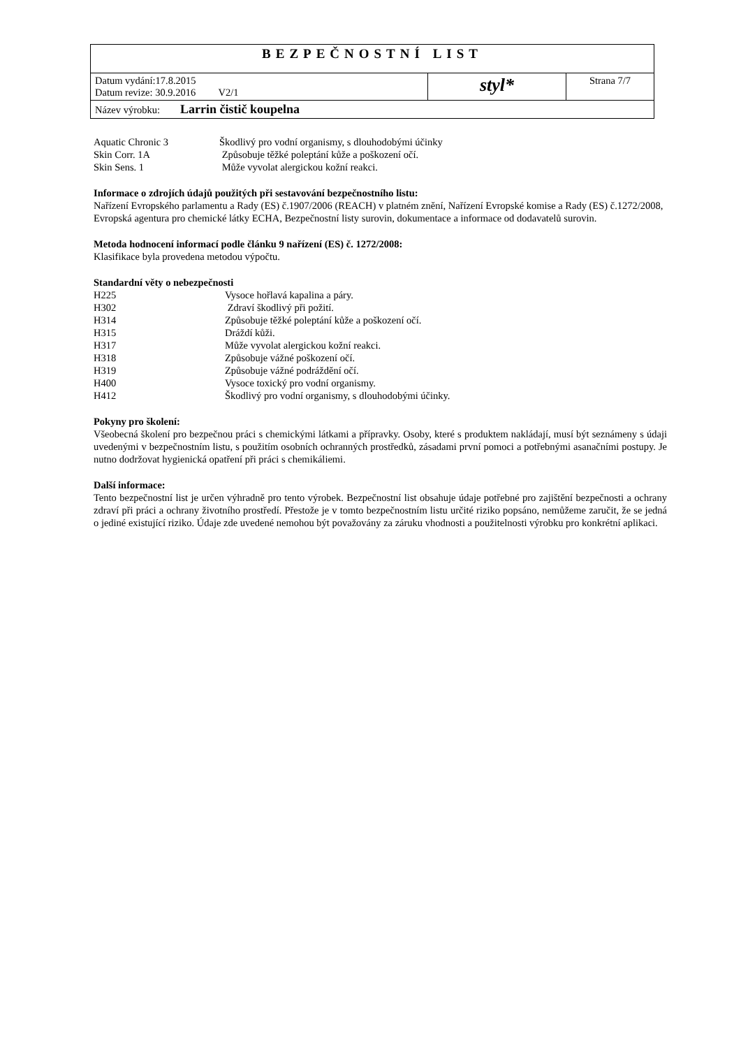| BEZPEČNOSTNÍ LIST | | |
| Datum vydání:17.8.2015 Datum revize: 30.9.2016 V2/1 | styl* | Strana 7/7 |
| Název výrobku: Larrin čistič koupelna | | |
| Aquatic Chronic 3 | Škodlivý pro vodní organismy, s dlouhodobými účinky |
| Skin Corr. 1A | Způsobuje těžké poleptání kůže a poškození očí. |
| Skin Sens. 1 | Může vyvolat alergickou kožní reakci. |
Informace o zdrojích údajů použitých při sestavování bezpečnostního listu:
Nařízení Evropského parlamentu a Rady (ES) č.1907/2006 (REACH) v platném znění, Nařízení Evropské komise a Rady (ES) č.1272/2008, Evropská agentura pro chemické látky ECHA, Bezpečnostní listy surovin, dokumentace a informace od dodavatelů surovin.
Metoda hodnocení informací podle článku 9 nařízení (ES) č. 1272/2008:
Klasifikace byla provedena metodou výpočtu.
Standardní věty o nebezpečnosti
| H225 | Vysoce hořlavá kapalina a páry. |
| H302 | Zdraví škodlivý při požití. |
| H314 | Způsobuje těžké poleptání kůže a poškození očí. |
| H315 | Dráždí kůži. |
| H317 | Může vyvolat alergickou kožní reakci. |
| H318 | Způsobuje vážné poškození očí. |
| H319 | Způsobuje vážné podráždění očí. |
| H400 | Vysoce toxický pro vodní organismy. |
| H412 | Škodlivý pro vodní organismy, s dlouhodobými účinky. |
Pokyny pro školení:
Všeobecná školení pro bezpečnou práci s chemickými látkami a přípravky. Osoby, které s produktem nakládají, musí být seznámeny s údaji uvedenými v bezpečnostním listu, s použitím osobních ochranných prostředků, zásadami první pomoci a potřebnými asanačními postupy. Je nutno dodržovat hygienická opatření při práci s chemikáliemi.
Další informace:
Tento bezpečnostní list je určen výhradně pro tento výrobek. Bezpečnostní list obsahuje údaje potřebné pro zajištění bezpečnosti a ochrany zdraví při práci a ochrany životního prostředí. Přestože je v tomto bezpečnostním listu určité riziko popsáno, nemůžeme zaručit, že se jedná o jediné existující riziko. Údaje zde uvedené nemohou být považovány za záruku vhodnosti a použitelnosti výrobku pro konkrétní aplikaci.